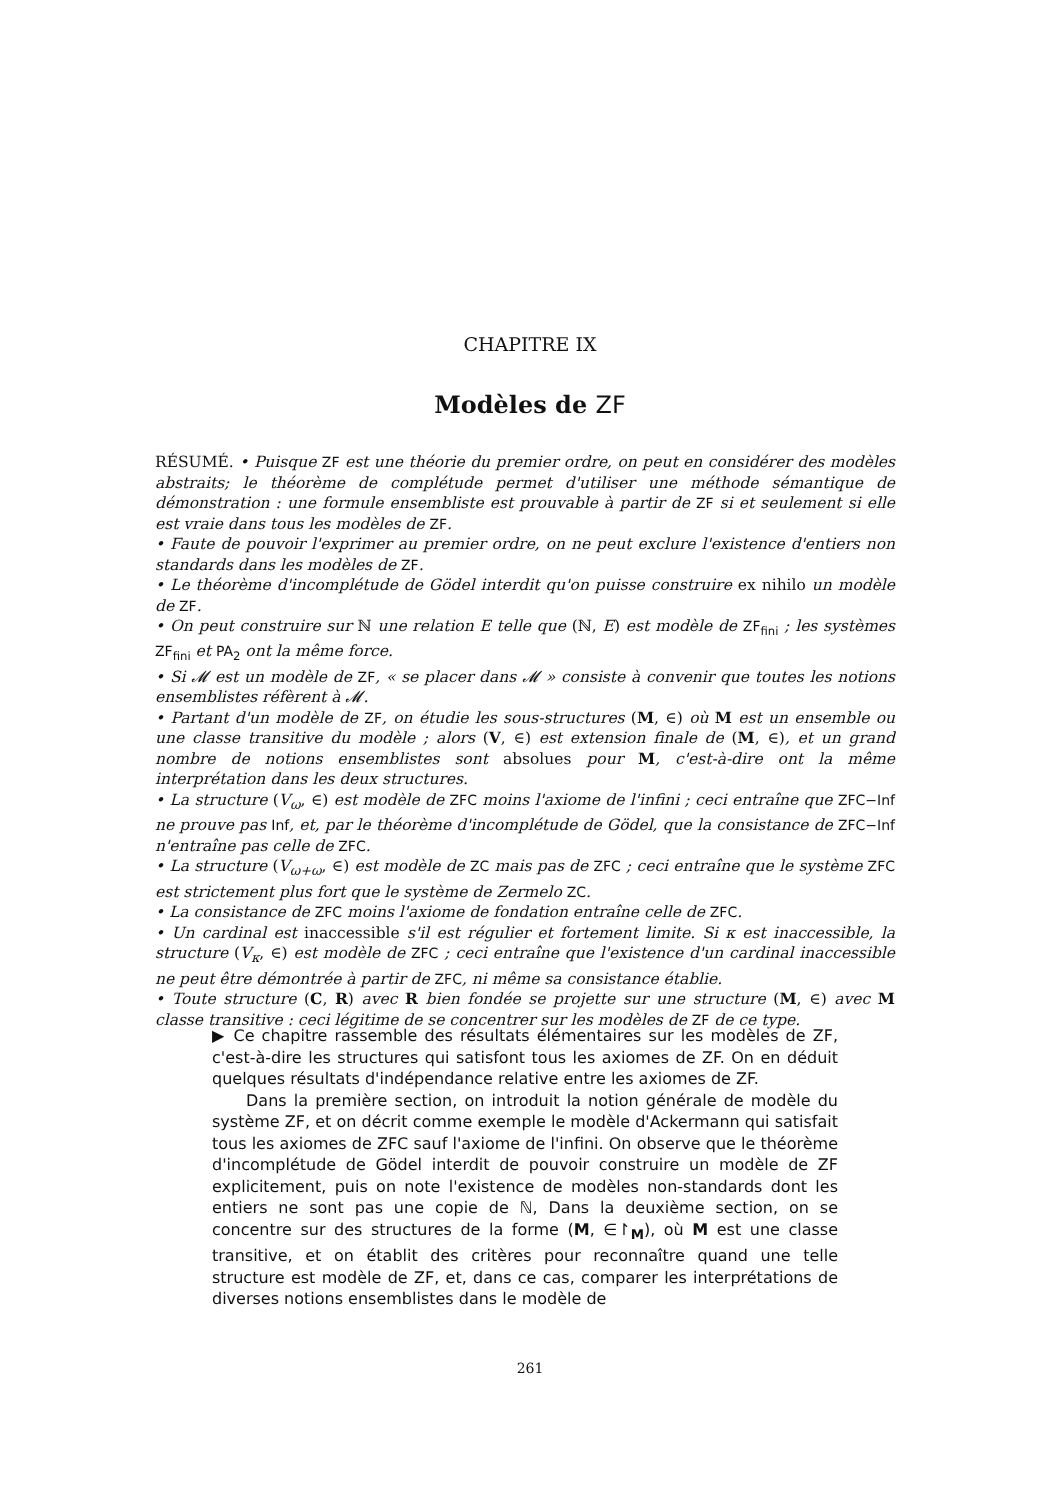CHAPITRE IX
Modèles de ZF
RÉSUMÉ. • Puisque ZF est une théorie du premier ordre, on peut en considérer des modèles abstraits; le théorème de complétude permet d'utiliser une méthode sémantique de démonstration : une formule ensembliste est prouvable à partir de ZF si et seulement si elle est vraie dans tous les modèles de ZF.
• Faute de pouvoir l'exprimer au premier ordre, on ne peut exclure l'existence d'entiers non standards dans les modèles de ZF.
• Le théorème d'incomplétude de Gödel interdit qu'on puisse construire ex nihilo un modèle de ZF.
• On peut construire sur ℕ une relation E telle que (ℕ, E) est modèle de ZF<sub>fini</sub> ; les systèmes ZF<sub>fini</sub> et PA<sub>2</sub> ont la même force.
• Si 𝓜 est un modèle de ZF, « se placer dans 𝓜 » consiste à convenir que toutes les notions ensemblistes réfèrent à 𝓜.
• Partant d'un modèle de ZF, on étudie les sous-structures (M, ∈) où M est un ensemble ou une classe transitive du modèle ; alors (V, ∈) est extension finale de (M, ∈), et un grand nombre de notions ensemblistes sont absolues pour M, c'est-à-dire ont la même interprétation dans les deux structures.
• La structure (V<sub>ω</sub>, ∈) est modèle de ZFC moins l'axiome de l'infini ; ceci entraîne que ZFC−Inf ne prouve pas Inf, et, par le théorème d'incomplétude de Gödel, que la consistance de ZFC−Inf n'entraîne pas celle de ZFC.
• La structure (V<sub>ω+ω</sub>, ∈) est modèle de ZC mais pas de ZFC ; ceci entraîne que le système ZFC est strictement plus fort que le système de Zermelo ZC.
• La consistance de ZFC moins l'axiome de fondation entraîne celle de ZFC.
• Un cardinal est inaccessible s'il est régulier et fortement limite. Si κ est inaccessible, la structure (V<sub>κ</sub>, ∈) est modèle de ZFC ; ceci entraîne que l'existence d'un cardinal inaccessible ne peut être démontrée à partir de ZFC, ni même sa consistance établie.
• Toute structure (C, R) avec R bien fondée se projette sur une structure (M, ∈) avec M classe transitive : ceci légitime de se concentrer sur les modèles de ZF de ce type.
▶ Ce chapitre rassemble des résultats élémentaires sur les modèles de ZF, c'est-à-dire les structures qui satisfont tous les axiomes de ZF. On en déduit quelques résultats d'indépendance relative entre les axiomes de ZF.
Dans la première section, on introduit la notion générale de modèle du système ZF, et on décrit comme exemple le modèle d'Ackermann qui satisfait tous les axiomes de ZFC sauf l'axiome de l'infini. On observe que le théorème d'incomplétude de Gödel interdit de pouvoir construire un modèle de ZF explicitement, puis on note l'existence de modèles non-standards dont les entiers ne sont pas une copie de ℕ, Dans la deuxième section, on se concentre sur des structures de la forme (M, ∈↾<sub>M</sub>), où M est une classe transitive, et on établit des critères pour reconnaître quand une telle structure est modèle de ZF, et, dans ce cas, comparer les interprétations de diverses notions ensemblistes dans le modèle de
261